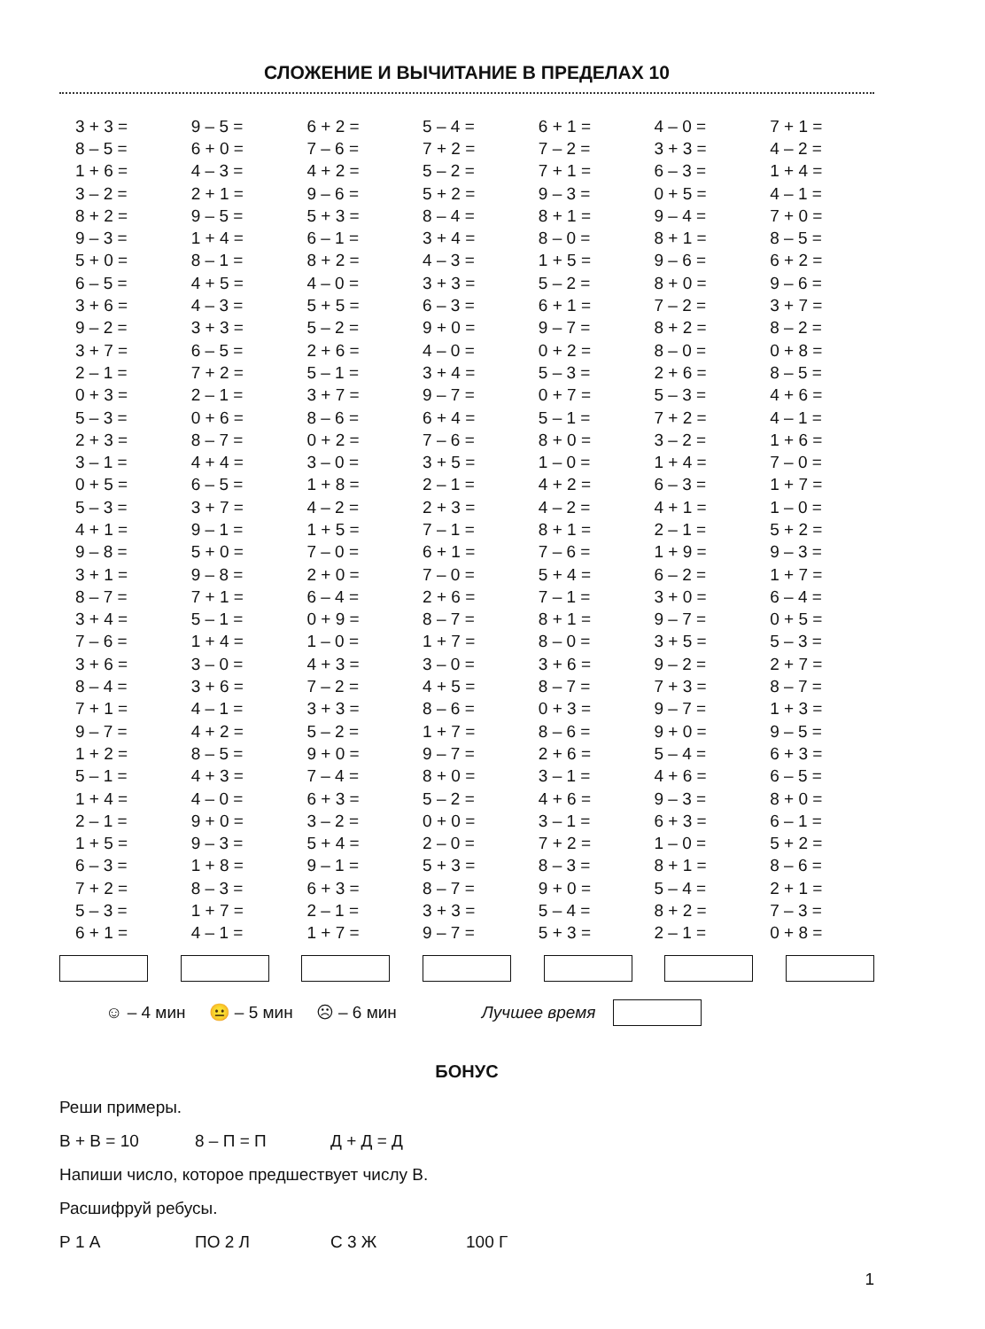СЛОЖЕНИЕ И ВЫЧИТАНИЕ В ПРЕДЕЛАХ 10
| 3 + 3 = | 9 – 5 = | 6 + 2 = | 5 – 4 = | 6 + 1 = | 4 – 0 = | 7 + 1 = |
| 8 – 5 = | 6 + 0 = | 7 – 6 = | 7 + 2 = | 7 – 2 = | 3 + 3 = | 4 – 2 = |
| 1 + 6 = | 4 – 3 = | 4 + 2 = | 5 – 2 = | 7 + 1 = | 6 – 3 = | 1 + 4 = |
| 3 – 2 = | 2 + 1 = | 9 – 6 = | 5 + 2 = | 9 – 3 = | 0 + 5 = | 4 – 1 = |
| 8 + 2 = | 9 – 5 = | 5 + 3 = | 8 – 4 = | 8 + 1 = | 9 – 4 = | 7 + 0 = |
| 9 – 3 = | 1 + 4 = | 6 – 1 = | 3 + 4 = | 8 – 0 = | 8 + 1 = | 8 – 5 = |
| 5 + 0 = | 8 – 1 = | 8 + 2 = | 4 – 3 = | 1 + 5 = | 9 – 6 = | 6 + 2 = |
| 6 – 5 = | 4 + 5 = | 4 – 0 = | 3 + 3 = | 5 – 2 = | 8 + 0 = | 9 – 6 = |
| 3 + 6 = | 4 – 3 = | 5 + 5 = | 6 – 3 = | 6 + 1 = | 7 – 2 = | 3 + 7 = |
| 9 – 2 = | 3 + 3 = | 5 – 2 = | 9 + 0 = | 9 – 7 = | 8 + 2 = | 8 – 2 = |
| 3 + 7 = | 6 – 5 = | 2 + 6 = | 4 – 0 = | 0 + 2 = | 8 – 0 = | 0 + 8 = |
| 2 – 1 = | 7 + 2 = | 5 – 1 = | 3 + 4 = | 5 – 3 = | 2 + 6 = | 8 – 5 = |
| 0 + 3 = | 2 – 1 = | 3 + 7 = | 9 – 7 = | 0 + 7 = | 5 – 3 = | 4 + 6 = |
| 5 – 3 = | 0 + 6 = | 8 – 6 = | 6 + 4 = | 5 – 1 = | 7 + 2 = | 4 – 1 = |
| 2 + 3 = | 8 – 7 = | 0 + 2 = | 7 – 6 = | 8 + 0 = | 3 – 2 = | 1 + 6 = |
| 3 – 1 = | 4 + 4 = | 3 – 0 = | 3 + 5 = | 1 – 0 = | 1 + 4 = | 7 – 0 = |
| 0 + 5 = | 6 – 5 = | 1 + 8 = | 2 – 1 = | 4 + 2 = | 6 – 3 = | 1 + 7 = |
| 5 – 3 = | 3 + 7 = | 4 – 2 = | 2 + 3 = | 4 – 2 = | 4 + 1 = | 1 – 0 = |
| 4 + 1 = | 9 – 1 = | 1 + 5 = | 7 – 1 = | 8 + 1 = | 2 – 1 = | 5 + 2 = |
| 9 – 8 = | 5 + 0 = | 7 – 0 = | 6 + 1 = | 7 – 6 = | 1 + 9 = | 9 – 3 = |
| 3 + 1 = | 9 – 8 = | 2 + 0 = | 7 – 0 = | 5 + 4 = | 6 – 2 = | 1 + 7 = |
| 8 – 7 = | 7 + 1 = | 6 – 4 = | 2 + 6 = | 7 – 1 = | 3 + 0 = | 6 – 4 = |
| 3 + 4 = | 5 – 1 = | 0 + 9 = | 8 – 7 = | 8 + 1 = | 9 – 7 = | 0 + 5 = |
| 7 – 6 = | 1 + 4 = | 1 – 0 = | 1 + 7 = | 8 – 0 = | 3 + 5 = | 5 – 3 = |
| 3 + 6 = | 3 – 0 = | 4 + 3 = | 3 – 0 = | 3 + 6 = | 9 – 2 = | 2 + 7 = |
| 8 – 4 = | 3 + 6 = | 7 – 2 = | 4 + 5 = | 8 – 7 = | 7 + 3 = | 8 – 7 = |
| 7 + 1 = | 4 – 1 = | 3 + 3 = | 8 – 6 = | 0 + 3 = | 9 – 7 = | 1 + 3 = |
| 9 – 7 = | 4 + 2 = | 5 – 2 = | 1 + 7 = | 8 – 6 = | 9 + 0 = | 9 – 5 = |
| 1 + 2 = | 8 – 5 = | 9 + 0 = | 9 – 7 = | 2 + 6 = | 5 – 4 = | 6 + 3 = |
| 5 – 1 = | 4 + 3 = | 7 – 4 = | 8 + 0 = | 3 – 1 = | 4 + 6 = | 6 – 5 = |
| 1 + 4 = | 4 – 0 = | 6 + 3 = | 5 – 2 = | 4 + 6 = | 9 – 3 = | 8 + 0 = |
| 2 – 1 = | 9 + 0 = | 3 – 2 = | 0 + 0 = | 3 – 1 = | 6 + 3 = | 6 – 1 = |
| 1 + 5 = | 9 – 3 = | 5 + 4 = | 2 – 0 = | 7 + 2 = | 1 – 0 = | 5 + 2 = |
| 6 – 3 = | 1 + 8 = | 9 – 1 = | 5 + 3 = | 8 – 3 = | 8 + 1 = | 8 – 6 = |
| 7 + 2 = | 8 – 3 = | 6 + 3 = | 8 – 7 = | 9 + 0 = | 5 – 4 = | 2 + 1 = |
| 5 – 3 = | 1 + 7 = | 2 – 1 = | 3 + 3 = | 5 – 4 = | 8 + 2 = | 7 – 3 = |
| 6 + 1 = | 4 – 1 = | 1 + 7 = | 9 – 7 = | 5 + 3 = | 2 – 1 = | 0 + 8 = |
☺ – 4 мин 😐 – 5 мин ☹ – 6 мин Лучшее время
БОНУС
Реши примеры.
В + В = 10 8 – П = П Д + Д = Д
Напиши число, которое предшествует числу В.
Расшифруй ребусы.
Р 1 А ПО 2 Л С 3 Ж 100 Г
1